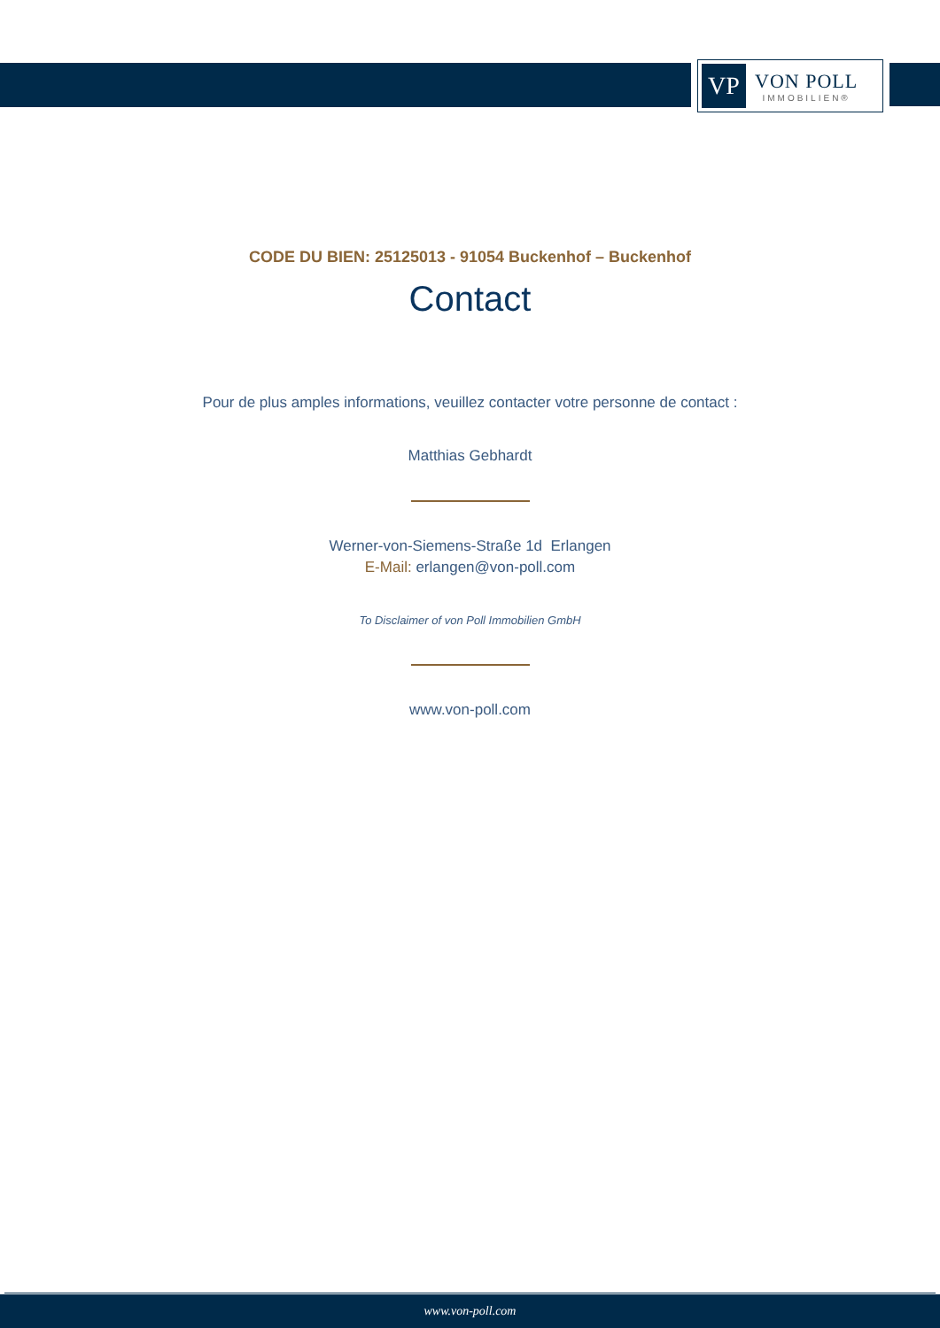VP
VON POLL
IMMOBILIEN®
CODE DU BIEN: 25125013 - 91054 Buckenhof – Buckenhof
Contact
Pour de plus amples informations, veuillez contacter votre personne de contact :
Matthias Gebhardt
Werner-von-Siemens-Straße 1d Erlangen
E-Mail: erlangen@von-poll.com
To Disclaimer of von Poll Immobilien GmbH
www.von-poll.com
www.von-poll.com